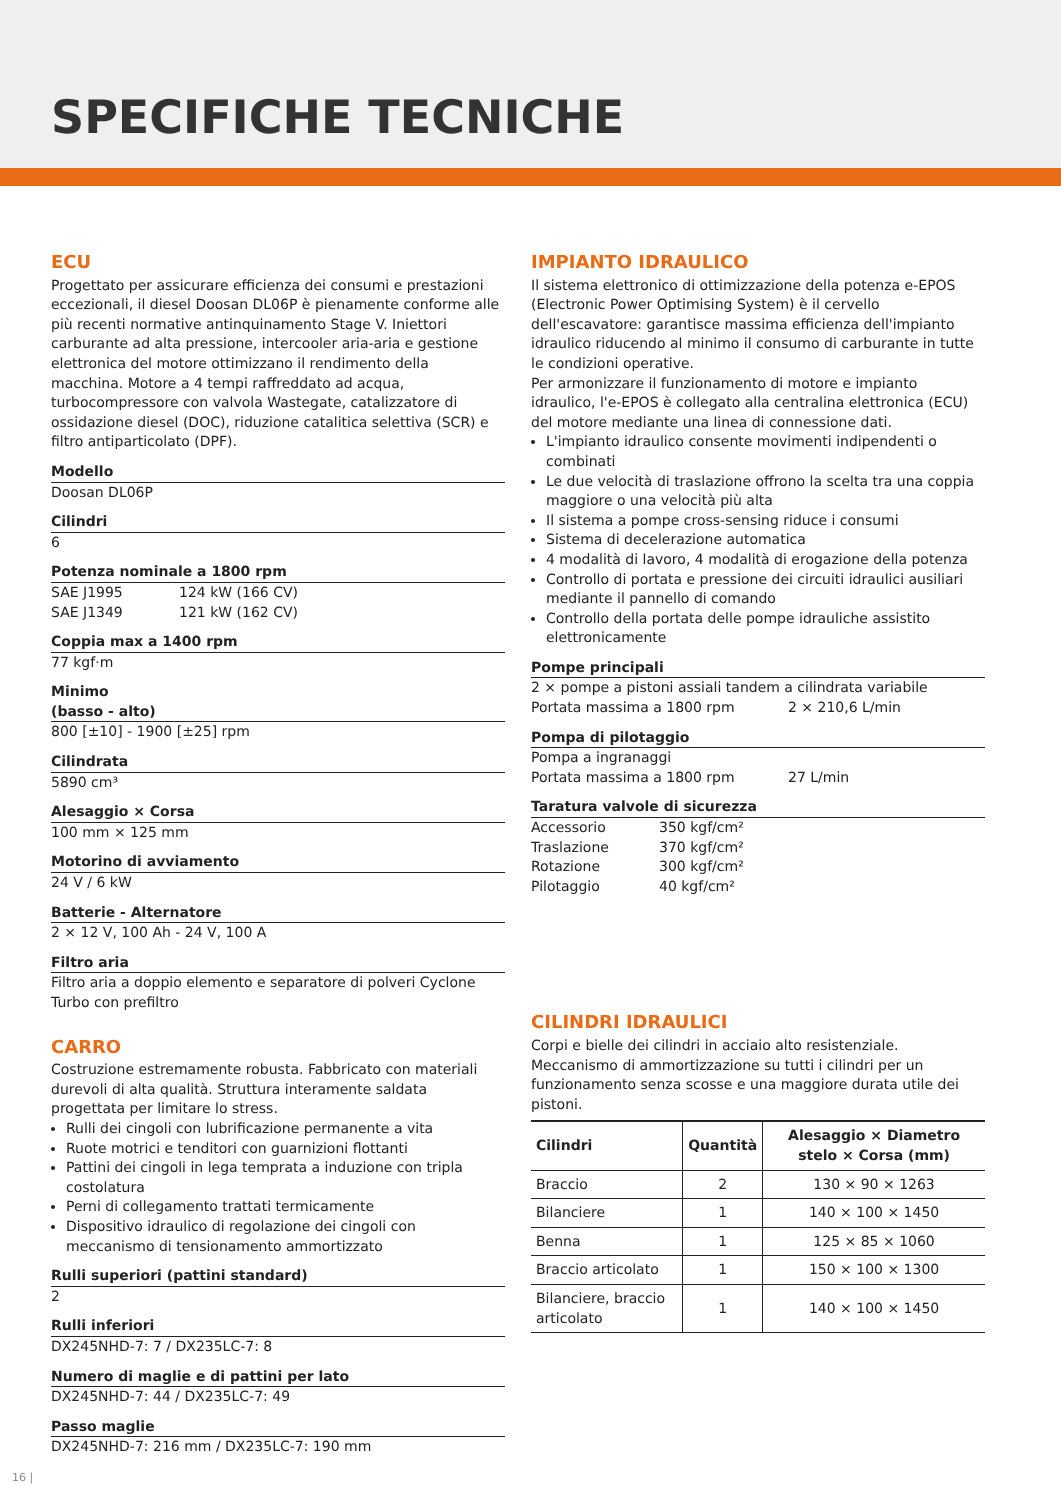SPECIFICHE TECNICHE
ECU
Progettato per assicurare efficienza dei consumi e prestazioni eccezionali, il diesel Doosan DL06P è pienamente conforme alle più recenti normative antinquinamento Stage V. Iniettori carburante ad alta pressione, intercooler aria-aria e gestione elettronica del motore ottimizzano il rendimento della macchina. Motore a 4 tempi raffreddato ad acqua, turbocompressore con valvola Wastegate, catalizzatore di ossidazione diesel (DOC), riduzione catalitica selettiva (SCR) e filtro antiparticolato (DPF).
Modello
Doosan DL06P
Cilindri
6
Potenza nominale a 1800 rpm
SAE J1995 124 kW (166 CV)
SAE J1349 121 kW (162 CV)
Coppia max a 1400 rpm
77 kgf·m
Minimo
(basso - alto)
800 [±10] - 1900 [±25] rpm
Cilindrata
5890 cm³
Alesaggio × Corsa
100 mm × 125 mm
Motorino di avviamento
24 V / 6 kW
Batterie - Alternatore
2 × 12 V, 100 Ah - 24 V, 100 A
Filtro aria
Filtro aria a doppio elemento e separatore di polveri Cyclone Turbo con prefiltro
CARRO
Costruzione estremamente robusta. Fabbricato con materiali durevoli di alta qualità. Struttura interamente saldata progettata per limitare lo stress.
Rulli dei cingoli con lubrificazione permanente a vita
Ruote motrici e tenditori con guarnizioni flottanti
Pattini dei cingoli in lega temprata a induzione con tripla costolatura
Perni di collegamento trattati termicamente
Dispositivo idraulico di regolazione dei cingoli con meccanismo di tensionamento ammortizzato
Rulli superiori (pattini standard)
2
Rulli inferiori
DX245NHD-7: 7 / DX235LC-7: 8
Numero di maglie e di pattini per lato
DX245NHD-7: 44 / DX235LC-7: 49
Passo maglie
DX245NHD-7: 216 mm / DX235LC-7: 190 mm
IMPIANTO IDRAULICO
Il sistema elettronico di ottimizzazione della potenza e-EPOS (Electronic Power Optimising System) è il cervello dell'escavatore: garantisce massima efficienza dell'impianto idraulico riducendo al minimo il consumo di carburante in tutte le condizioni operative.
Per armonizzare il funzionamento di motore e impianto idraulico, l'e-EPOS è collegato alla centralina elettronica (ECU) del motore mediante una linea di connessione dati.
L'impianto idraulico consente movimenti indipendenti o combinati
Le due velocità di traslazione offrono la scelta tra una coppia maggiore o una velocità più alta
Il sistema a pompe cross-sensing riduce i consumi
Sistema di decelerazione automatica
4 modalità di lavoro, 4 modalità di erogazione della potenza
Controllo di portata e pressione dei circuiti idraulici ausiliari mediante il pannello di comando
Controllo della portata delle pompe idrauliche assistito elettronicamente
Pompe principali
2 × pompe a pistoni assiali tandem a cilindrata variabile
Portata massima a 1800 rpm 2 × 210,6 L/min
Pompa di pilotaggio
Pompa a ingranaggi
Portata massima a 1800 rpm 27 L/min
Taratura valvole di sicurezza
Accessorio 350 kgf/cm²
Traslazione 370 kgf/cm²
Rotazione 300 kgf/cm²
Pilotaggio 40 kgf/cm²
CILINDRI IDRAULICI
Corpi e bielle dei cilindri in acciaio alto resistenziale. Meccanismo di ammortizzazione su tutti i cilindri per un funzionamento senza scosse e una maggiore durata utile dei pistoni.
| Cilindri | Quantità | Alesaggio × Diametro stelo × Corsa (mm) |
| --- | --- | --- |
| Braccio | 2 | 130 × 90 × 1263 |
| Bilanciere | 1 | 140 × 100 × 1450 |
| Benna | 1 | 125 × 85 × 1060 |
| Braccio articolato | 1 | 150 × 100 × 1300 |
| Bilanciere, braccio articolato | 1 | 140 × 100 × 1450 |
16 |